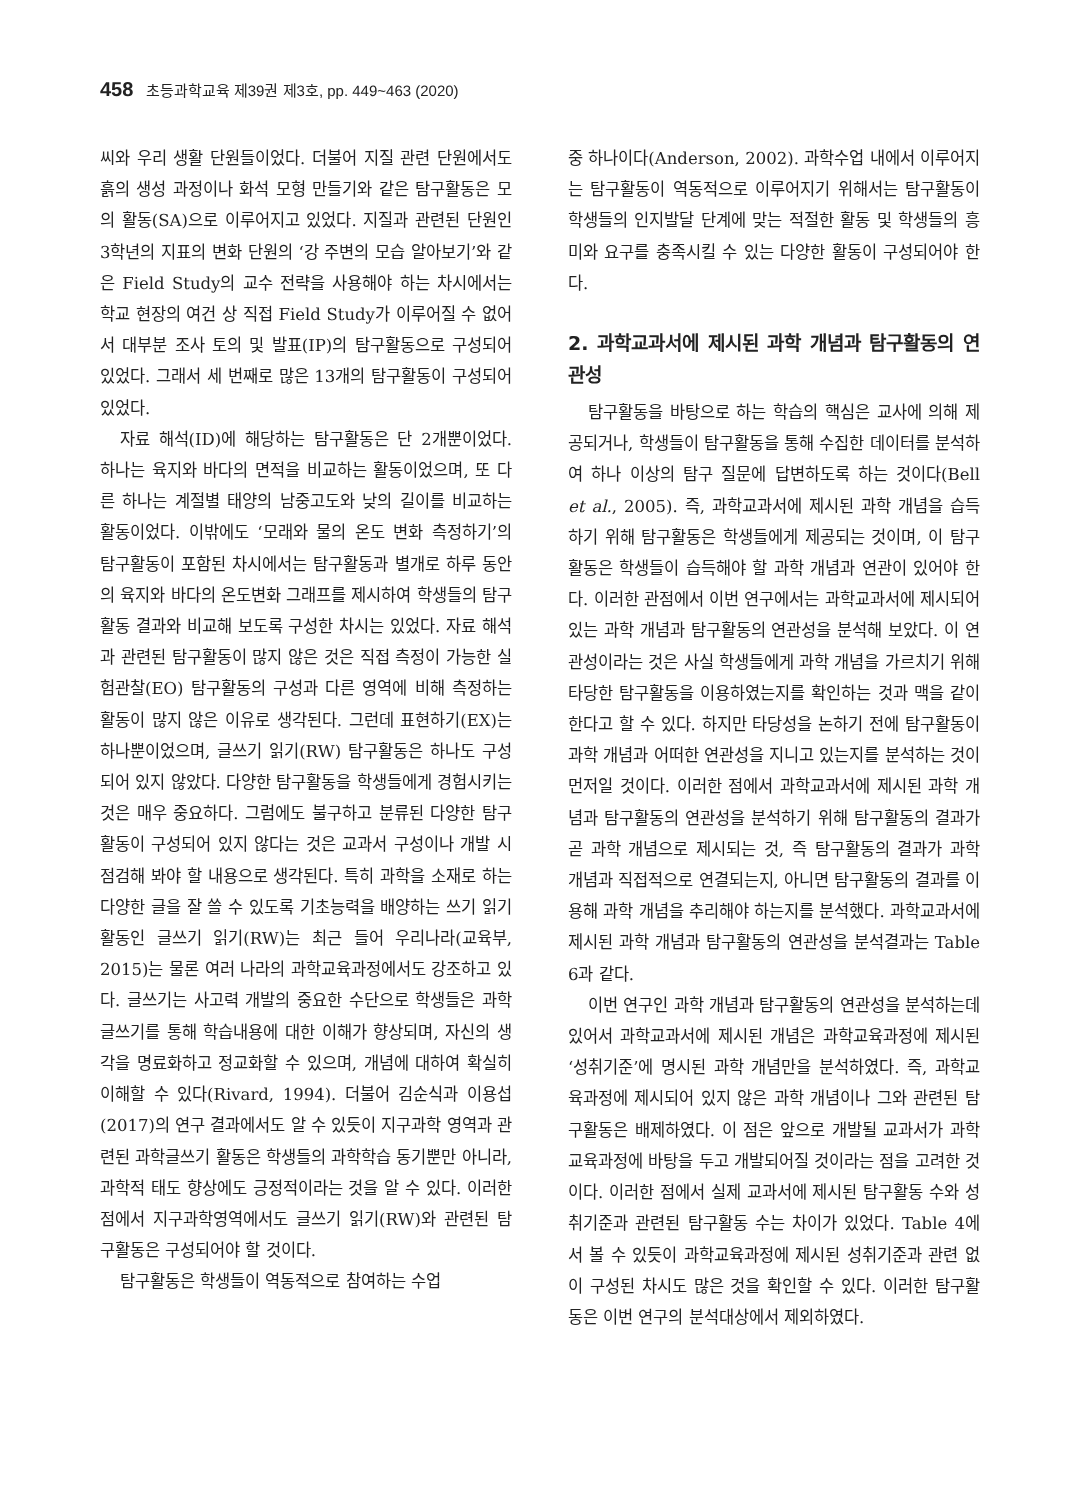458 초등과학교육 제39권 제3호, pp. 449~463 (2020)
씨와 우리 생활 단원들이었다. 더불어 지질 관련 단원에서도 흙의 생성 과정이나 화석 모형 만들기와 같은 탐구활동은 모의 활동(SA)으로 이루어지고 있었다. 지질과 관련된 단원인 3학년의 지표의 변화 단원의 ‘강 주변의 모습 알아보기’와 같은 Field Study의 교수 전략을 사용해야 하는 차시에서는 학교 현장의 여건 상 직접 Field Study가 이루어질 수 없어서 대부분 조사 토의 및 발표(IP)의 탐구활동으로 구성되어 있었다. 그래서 세 번째로 많은 13개의 탐구활동이 구성되어 있었다.
자료 해석(ID)에 해당하는 탐구활동은 단 2개뿐이었다. 하나는 육지와 바다의 면적을 비교하는 활동이었으며, 또 다른 하나는 계절별 태양의 남중고도와 낮의 길이를 비교하는 활동이었다. 이밖에도 ‘모래와 물의 온도 변화 측정하기’의 탐구활동이 포함된 차시에서는 탐구활동과 별개로 하루 동안의 육지와 바다의 온도변화 그래프를 제시하여 학생들의 탐구활동 결과와 비교해 보도록 구성한 차시는 있었다. 자료 해석과 관련된 탐구활동이 많지 않은 것은 직접 측정이 가능한 실험관찰(EO) 탐구활동의 구성과 다른 영역에 비해 측정하는 활동이 많지 않은 이유로 생각된다. 그런데 표현하기(EX)는 하나뿐이었으며, 글쓰기 읽기(RW) 탐구활동은 하나도 구성되어 있지 않았다. 다양한 탐구활동을 학생들에게 경험시키는 것은 매우 중요하다. 그럼에도 불구하고 분류된 다양한 탐구활동이 구성되어 있지 않다는 것은 교과서 구성이나 개발 시 점검해 봐야 할 내용으로 생각된다. 특히 과학을 소재로 하는 다양한 글을 잘 쓸 수 있도록 기초능력을 배양하는 쓰기 읽기 활동인 글쓰기 읽기(RW)는 최근 들어 우리나라(교육부, 2015)는 물론 여러 나라의 과학교육과정에서도 강조하고 있다. 글쓰기는 사고력 개발의 중요한 수단으로 학생들은 과학 글쓰기를 통해 학습내용에 대한 이해가 향상되며, 자신의 생각을 명료화하고 정교화할 수 있으며, 개념에 대하여 확실히 이해할 수 있다(Rivard, 1994). 더불어 김순식과 이용섭(2017)의 연구 결과에서도 알 수 있듯이 지구과학 영역과 관련된 과학글쓰기 활동은 학생들의 과학학습 동기뿐만 아니라, 과학적 태도 향상에도 긍정적이라는 것을 알 수 있다. 이러한 점에서 지구과학영역에서도 글쓰기 읽기(RW)와 관련된 탐구활동은 구성되어야 할 것이다.
탐구활동은 학생들이 역동적으로 참여하는 수업
중 하나이다(Anderson, 2002). 과학수업 내에서 이루어지는 탐구활동이 역동적으로 이루어지기 위해서는 탐구활동이 학생들의 인지발달 단계에 맞는 적절한 활동 및 학생들의 흥미와 요구를 충족시킬 수 있는 다양한 활동이 구성되어야 한다.
2. 과학교과서에 제시된 과학 개념과 탐구활동의 연관성
탐구활동을 바탕으로 하는 학습의 핵심은 교사에 의해 제공되거나, 학생들이 탐구활동을 통해 수집한 데이터를 분석하여 하나 이상의 탐구 질문에 답변하도록 하는 것이다(Bell et al., 2005). 즉, 과학교과서에 제시된 과학 개념을 습득하기 위해 탐구활동은 학생들에게 제공되는 것이며, 이 탐구활동은 학생들이 습득해야 할 과학 개념과 연관이 있어야 한다. 이러한 관점에서 이번 연구에서는 과학교과서에 제시되어 있는 과학 개념과 탐구활동의 연관성을 분석해 보았다. 이 연관성이라는 것은 사실 학생들에게 과학 개념을 가르치기 위해 타당한 탐구활동을 이용하였는지를 확인하는 것과 맥을 같이 한다고 할 수 있다. 하지만 타당성을 논하기 전에 탐구활동이 과학 개념과 어떠한 연관성을 지니고 있는지를 분석하는 것이 먼저일 것이다. 이러한 점에서 과학교과서에 제시된 과학 개념과 탐구활동의 연관성을 분석하기 위해 탐구활동의 결과가 곧 과학 개념으로 제시되는 것, 즉 탐구활동의 결과가 과학 개념과 직접적으로 연결되는지, 아니면 탐구활동의 결과를 이용해 과학 개념을 추리해야 하는지를 분석했다. 과학교과서에 제시된 과학 개념과 탐구활동의 연관성을 분석결과는 Table 6과 같다.
이번 연구인 과학 개념과 탐구활동의 연관성을 분석하는데 있어서 과학교과서에 제시된 개념은 과학교육과정에 제시된 ‘성취기준’에 명시된 과학 개념만을 분석하였다. 즉, 과학교육과정에 제시되어 있지 않은 과학 개념이나 그와 관련된 탐구활동은 배제하였다. 이 점은 앞으로 개발될 교과서가 과학교육과정에 바탕을 두고 개발되어질 것이라는 점을 고려한 것이다. 이러한 점에서 실제 교과서에 제시된 탐구활동 수와 성취기준과 관련된 탐구활동 수는 차이가 있었다. Table 4에서 볼 수 있듯이 과학교육과정에 제시된 성취기준과 관련 없이 구성된 차시도 많은 것을 확인할 수 있다. 이러한 탐구활동은 이번 연구의 분석대상에서 제외하였다.